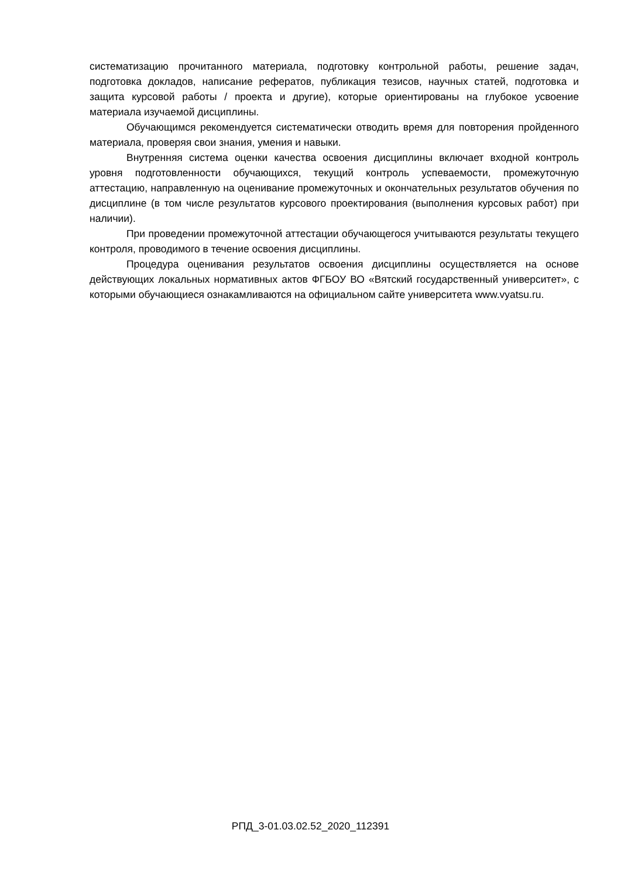систематизацию прочитанного материала, подготовку контрольной работы, решение задач, подготовка докладов, написание рефератов, публикация тезисов, научных статей, подготовка и защита курсовой работы / проекта и другие), которые ориентированы на глубокое усвоение материала изучаемой дисциплины.
Обучающимся рекомендуется систематически отводить время для повторения пройденного материала, проверяя свои знания, умения и навыки.
Внутренняя система оценки качества освоения дисциплины включает входной контроль уровня подготовленности обучающихся, текущий контроль успеваемости, промежуточную аттестацию, направленную на оценивание промежуточных и окончательных результатов обучения по дисциплине (в том числе результатов курсового проектирования (выполнения курсовых работ) при наличии).
При проведении промежуточной аттестации обучающегося учитываются результаты текущего контроля, проводимого в течение освоения дисциплины.
Процедура оценивания результатов освоения дисциплины осуществляется на основе действующих локальных нормативных актов ФГБОУ ВО «Вятский государственный университет», с которыми обучающиеся ознакамливаются на официальном сайте университета www.vyatsu.ru.
РПД_3-01.03.02.52_2020_112391